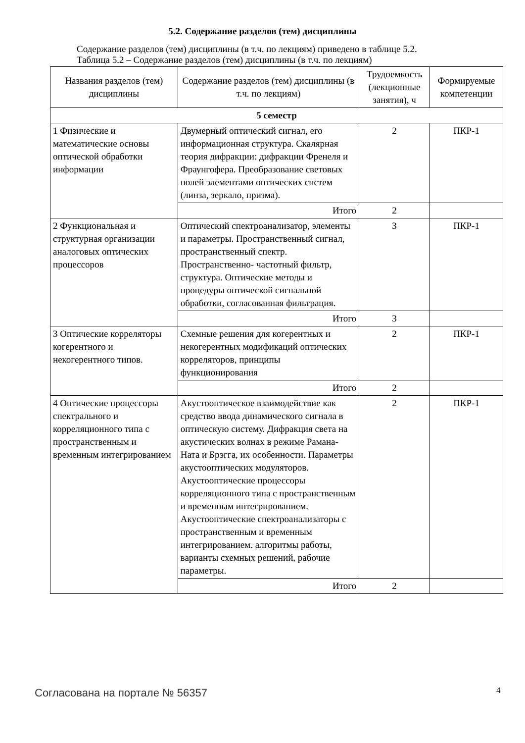5.2. Содержание разделов (тем) дисциплины
Содержание разделов (тем) дисциплины (в т.ч. по лекциям) приведено в таблице 5.2.
Таблица 5.2 – Содержание разделов (тем) дисциплины (в т.ч. по лекциям)
| Названия разделов (тем) дисциплины | Содержание разделов (тем) дисциплины (в т.ч. по лекциям) | Трудоемкость (лекционные занятия), ч | Формируемые компетенции |
| --- | --- | --- | --- |
| 5 семестр | | | |
| 1 Физические и математические основы оптической обработки информации | Двумерный оптический сигнал, его информационная структура. Скалярная теория дифракции: дифракции Френеля и Фраунгофера. Преобразование световых полей элементами оптических систем (линза, зеркало, призма). | 2 | ПКР-1 |
| | Итого | 2 | |
| 2 Функциональная и структурная организации аналоговых оптических процессоров | Оптический спектроанализатор, элементы и параметры. Пространственный сигнал, пространственный спектр. Пространственно- частотный фильтр, структура. Оптические методы и процедуры оптической сигнальной обработки, согласованная фильтрация. | 3 | ПКР-1 |
| | Итого | 3 | |
| 3 Оптические корреляторы когерентного и некогерентного типов. | Схемные решения для когерентных и некогерентных модификаций оптических корреляторов, принципы функционирования | 2 | ПКР-1 |
| | Итого | 2 | |
| 4 Оптические процессоры спектрального и корреляционного типа с пространственным и временным интегрированием | Акустооптическое взаимодействие как средство ввода динамического сигнала в оптическую систему. Дифракция света на акустических волнах в режиме Рамана-Ната и Брэгга, их особенности. Параметры акустооптических модуляторов. Акустооптические процессоры корреляционного типа с пространственным и временным интегрированием. Акустооптические спектроанализаторы с пространственным и временным интегрированием. алгоритмы работы, варианты схемных решений, рабочие параметры. | 2 | ПКР-1 |
| | Итого | 2 | |
Согласована на портале № 56357 4